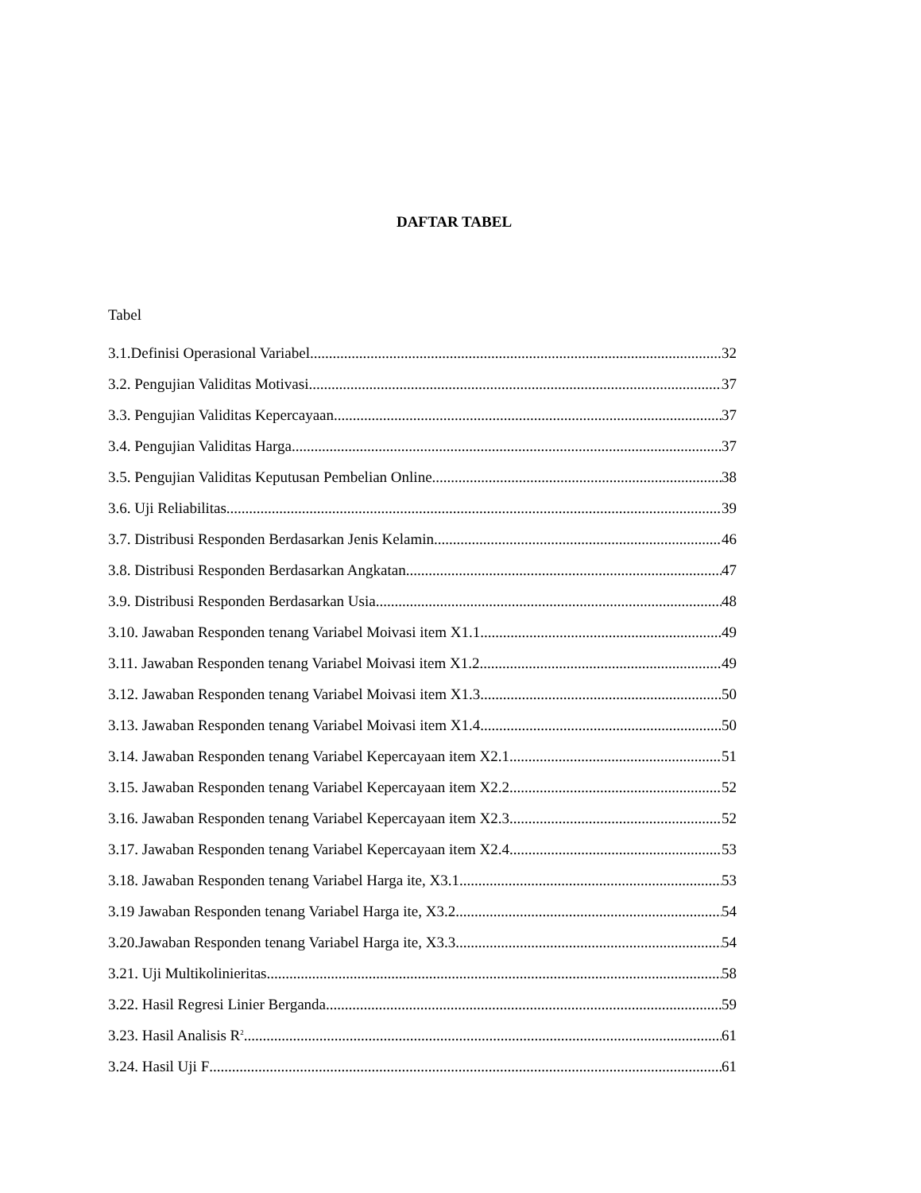DAFTAR TABEL
Tabel
3.1.Definisi Operasional Variabel 32
3.2. Pengujian Validitas Motivasi 37
3.3. Pengujian Validitas Kepercayaan 37
3.4. Pengujian Validitas Harga 37
3.5. Pengujian Validitas Keputusan Pembelian Online 38
3.6. Uji Reliabilitas 39
3.7. Distribusi Responden Berdasarkan Jenis Kelamin 46
3.8. Distribusi Responden Berdasarkan Angkatan 47
3.9. Distribusi Responden Berdasarkan Usia 48
3.10. Jawaban Responden tenang Variabel Moivasi item X1.1 49
3.11. Jawaban Responden tenang Variabel Moivasi item X1.2 49
3.12. Jawaban Responden tenang Variabel Moivasi item X1.3 50
3.13. Jawaban Responden tenang Variabel Moivasi item X1.4 50
3.14. Jawaban Responden tenang Variabel Kepercayaan item X2.1 51
3.15. Jawaban Responden tenang Variabel Kepercayaan item X2.2 52
3.16. Jawaban Responden tenang Variabel Kepercayaan item X2.3 52
3.17. Jawaban Responden tenang Variabel Kepercayaan item X2.4 53
3.18. Jawaban Responden tenang Variabel Harga ite, X3.1 53
3.19 Jawaban Responden tenang Variabel Harga ite, X3.2 54
3.20.Jawaban Responden tenang Variabel Harga ite, X3.3 54
3.21. Uji Multikolinieritas 58
3.22. Hasil Regresi Linier Berganda 59
3.23. Hasil Analisis R<sup>2</sup> 61
3.24. Hasil Uji F 61